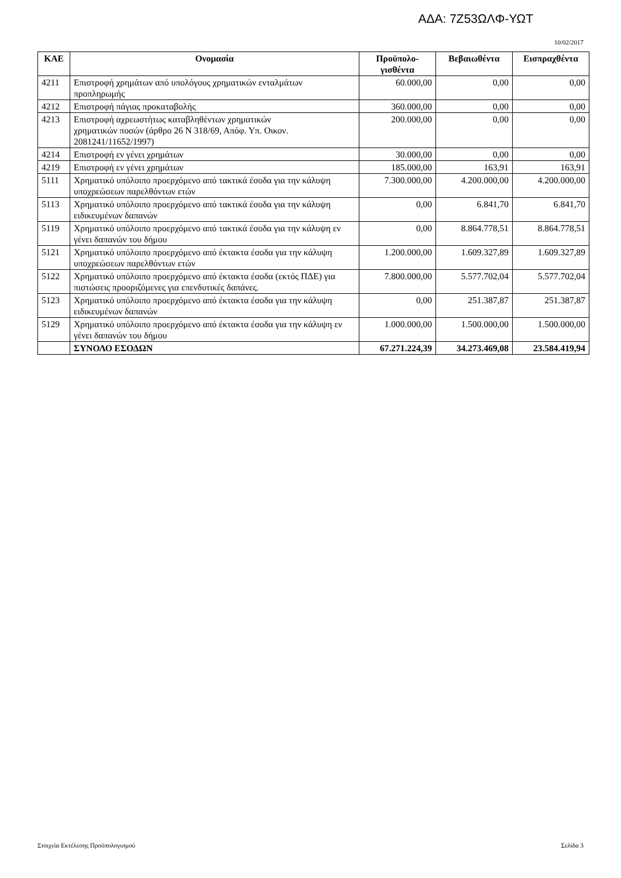ΑΔΑ: 7Ζ53ΩΛΦ-ΥΩΤ
10/02/2017
| ΚΑΕ | Ονομασία | Προϋπολο- γισθέντα | Βεβαιωθέντα | Εισπραχθέντα |
| --- | --- | --- | --- | --- |
| 4211 | Επιστροφή χρημάτων από υπολόγους χρηματικών ενταλμάτων προπληρωμής | 60.000,00 | 0,00 | 0,00 |
| 4212 | Επιστροφή πάγιας προκαταβολής | 360.000,00 | 0,00 | 0,00 |
| 4213 | Επιστροφή αχρεωστήτως καταβληθέντων χρηματικών χρηματικών ποσών (άρθρο 26 Ν 318/69, Απόφ. Υπ. Οικον. 2081241/11652/1997) | 200.000,00 | 0,00 | 0,00 |
| 4214 | Επιστροφή εν γένει χρημάτων | 30.000,00 | 0,00 | 0,00 |
| 4219 | Επιστροφή εν γένει χρημάτων | 185.000,00 | 163,91 | 163,91 |
| 5111 | Χρηματικό υπόλοιπο προερχόμενο από τακτικά έσοδα για την κάλυψη υποχρεώσεων παρελθόντων ετών | 7.300.000,00 | 4.200.000,00 | 4.200.000,00 |
| 5113 | Χρηματικό υπόλοιπο προερχόμενο από τακτικά έσοδα για την κάλυψη ειδικευμένων δαπανών | 0,00 | 6.841,70 | 6.841,70 |
| 5119 | Χρηματικό υπόλοιπο προερχόμενο από τακτικά έσοδα για την κάλυψη εν γένει δαπανών του δήμου | 0,00 | 8.864.778,51 | 8.864.778,51 |
| 5121 | Χρηματικό υπόλοιπο προερχόμενο από έκτακτα έσοδα για την κάλυψη υποχρεώσεων παρελθόντων ετών | 1.200.000,00 | 1.609.327,89 | 1.609.327,89 |
| 5122 | Χρηματικό υπόλοιπο προερχόμενο από έκτακτα έσοδα (εκτός ΠΔΕ) για πιστώσεις προοριζόμενες για επενδυτικές δαπάνες. | 7.800.000,00 | 5.577.702,04 | 5.577.702,04 |
| 5123 | Χρηματικό υπόλοιπο προερχόμενο από έκτακτα έσοδα για την κάλυψη ειδικευμένων δαπανών | 0,00 | 251.387,87 | 251.387,87 |
| 5129 | Χρηματικό υπόλοιπο προερχόμενο από έκτακτα έσοδα για την κάλυψη εν γένει δαπανών του δήμου | 1.000.000,00 | 1.500.000,00 | 1.500.000,00 |
| | ΣΥΝΟΛΟ ΕΣΟΔΩΝ | 67.271.224,39 | 34.273.469,08 | 23.584.419,94 |
Στοιχεία Εκτέλεσης Προϋπολογισμού Σελίδα 3